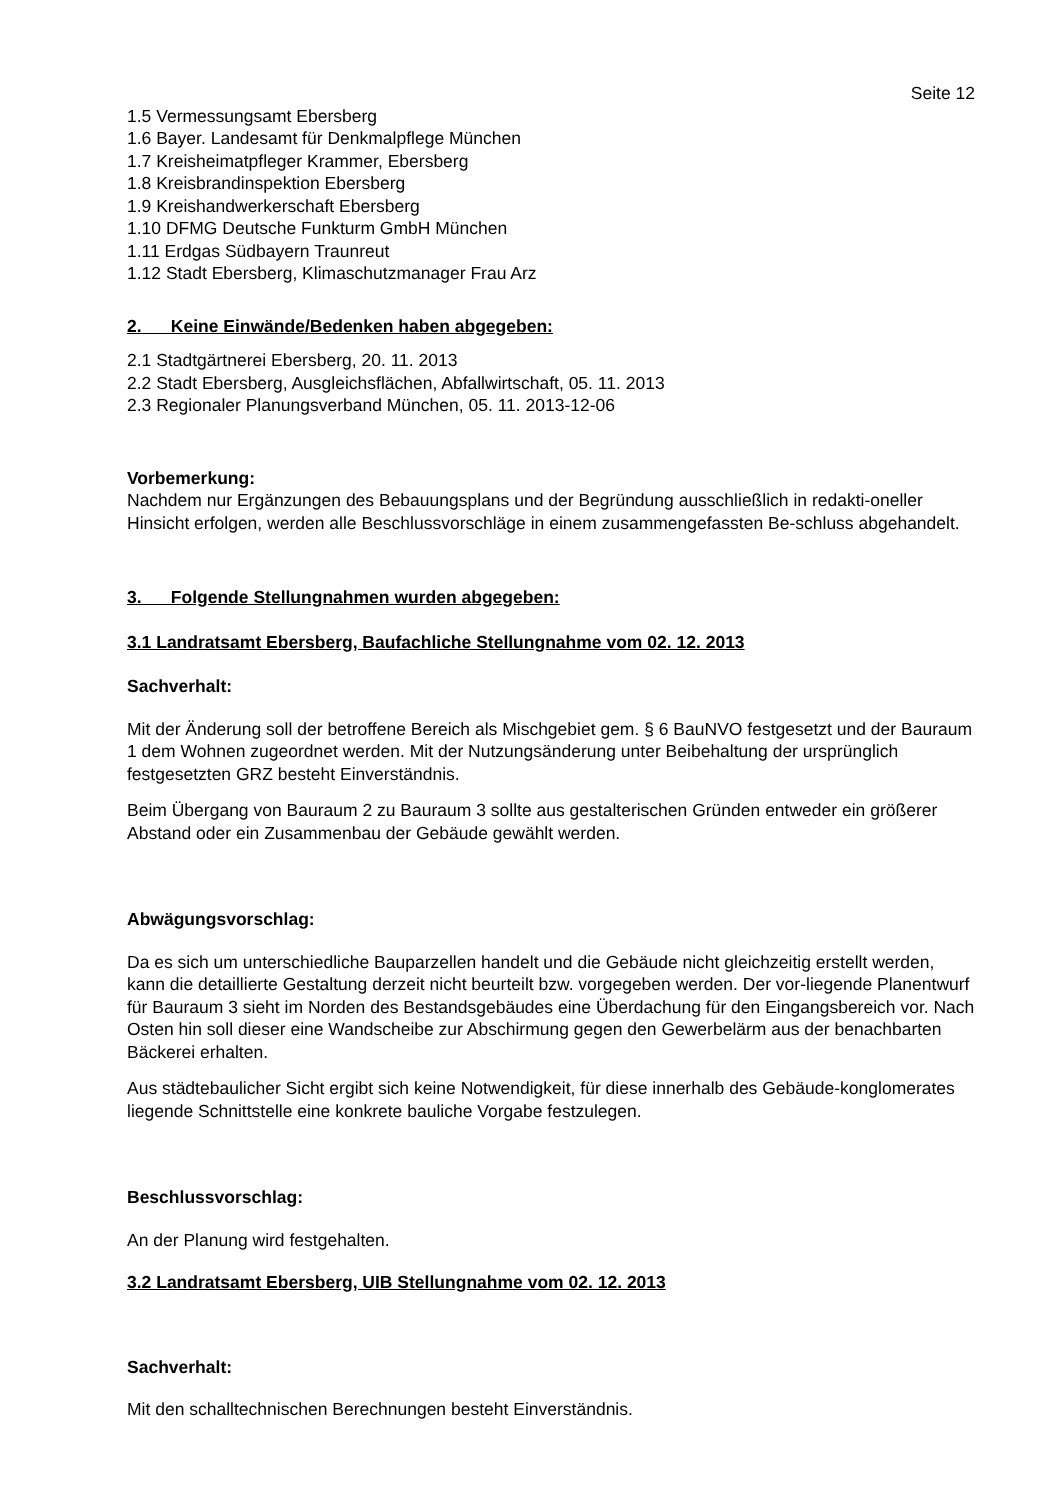Seite 12
1.5 Vermessungsamt Ebersberg
1.6 Bayer. Landesamt für Denkmalpflege München
1.7 Kreisheimatpfleger Krammer, Ebersberg
1.8 Kreisbrandinspektion Ebersberg
1.9 Kreishandwerkerschaft Ebersberg
1.10 DFMG Deutsche Funkturm GmbH München
1.11 Erdgas Südbayern Traunreut
1.12 Stadt Ebersberg, Klimaschutzmanager Frau Arz
2. Keine Einwände/Bedenken haben abgegeben:
2.1 Stadtgärtnerei Ebersberg, 20. 11. 2013
2.2 Stadt Ebersberg, Ausgleichsflächen, Abfallwirtschaft, 05. 11. 2013
2.3 Regionaler Planungsverband München, 05. 11. 2013-12-06
Vorbemerkung:
Nachdem nur Ergänzungen des Bebauungsplans und der Begründung ausschließlich in redakti-oneller Hinsicht erfolgen, werden alle Beschlussvorschläge in einem zusammengefassten Be-schluss abgehandelt.
3. Folgende Stellungnahmen wurden abgegeben:
3.1 Landratsamt Ebersberg, Baufachliche Stellungnahme vom 02. 12. 2013
Sachverhalt:
Mit der Änderung soll der betroffene Bereich als Mischgebiet gem. § 6 BauNVO festgesetzt und der Bauraum 1 dem Wohnen zugeordnet werden. Mit der Nutzungsänderung unter Beibehaltung der ursprünglich festgesetzten GRZ besteht Einverständnis.
Beim Übergang von Bauraum 2 zu Bauraum 3 sollte aus gestalterischen Gründen entweder ein größerer Abstand oder ein Zusammenbau der Gebäude gewählt werden.
Abwägungsvorschlag:
Da es sich um unterschiedliche Bauparzellen handelt und die Gebäude nicht gleichzeitig erstellt werden, kann die detaillierte Gestaltung derzeit nicht beurteilt bzw. vorgegeben werden. Der vor-liegende Planentwurf für Bauraum 3 sieht im Norden des Bestandsgebäudes eine Überdachung für den Eingangsbereich vor. Nach Osten hin soll dieser eine Wandscheibe zur Abschirmung gegen den Gewerbelärm aus der benachbarten Bäckerei erhalten.
Aus städtebaulicher Sicht ergibt sich keine Notwendigkeit, für diese innerhalb des Gebäude-konglomerates liegende Schnittstelle eine konkrete bauliche Vorgabe festzulegen.
Beschlussvorschlag:
An der Planung wird festgehalten.
3.2 Landratsamt Ebersberg, UIB Stellungnahme vom 02. 12. 2013
Sachverhalt:
Mit den schalltechnischen Berechnungen besteht Einverständnis.